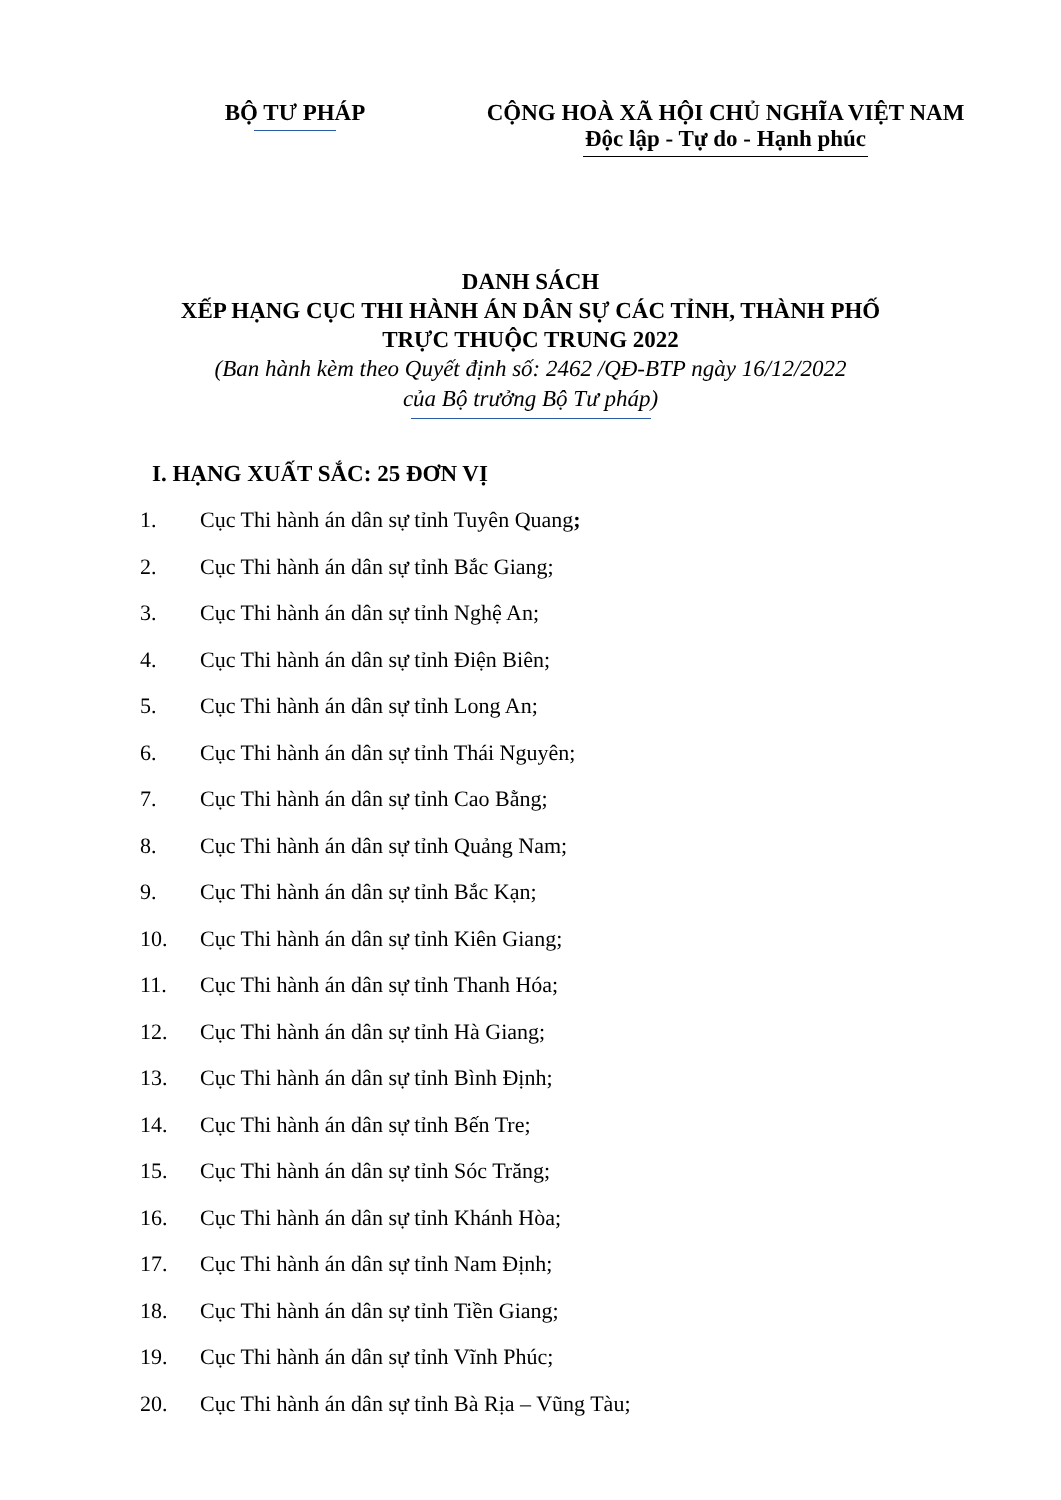BỘ TƯ PHÁP CỘNG HOÀ XÃ HỘI CHỦ NGHĨA VIỆT NAM
Độc lập - Tự do - Hạnh phúc
DANH SÁCH
XẾP HẠNG CỤC THI HÀNH ÁN DÂN SỰ CÁC TỈNH, THÀNH PHỐ
TRỰC THUỘC TRUNG 2022
(Ban hành kèm theo Quyết định số: 2462 /QĐ-BTP ngày 16/12/2022
của Bộ trưởng Bộ Tư pháp)
I. HẠNG XUẤT SẮC: 25 ĐƠN VỊ
1. Cục Thi hành án dân sự tỉnh Tuyên Quang;
2. Cục Thi hành án dân sự tỉnh Bắc Giang;
3. Cục Thi hành án dân sự tỉnh Nghệ An;
4. Cục Thi hành án dân sự tỉnh Điện Biên;
5. Cục Thi hành án dân sự tỉnh Long An;
6. Cục Thi hành án dân sự tỉnh Thái Nguyên;
7. Cục Thi hành án dân sự tỉnh Cao Bằng;
8. Cục Thi hành án dân sự tỉnh Quảng Nam;
9. Cục Thi hành án dân sự tỉnh Bắc Kạn;
10. Cục Thi hành án dân sự tỉnh Kiên Giang;
11. Cục Thi hành án dân sự tỉnh Thanh Hóa;
12. Cục Thi hành án dân sự tỉnh Hà Giang;
13. Cục Thi hành án dân sự tỉnh Bình Định;
14. Cục Thi hành án dân sự tỉnh Bến Tre;
15. Cục Thi hành án dân sự tỉnh Sóc Trăng;
16. Cục Thi hành án dân sự tỉnh Khánh Hòa;
17. Cục Thi hành án dân sự tỉnh Nam Định;
18. Cục Thi hành án dân sự tỉnh Tiền Giang;
19. Cục Thi hành án dân sự tỉnh Vĩnh Phúc;
20. Cục Thi hành án dân sự tỉnh Bà Rịa – Vũng Tàu;